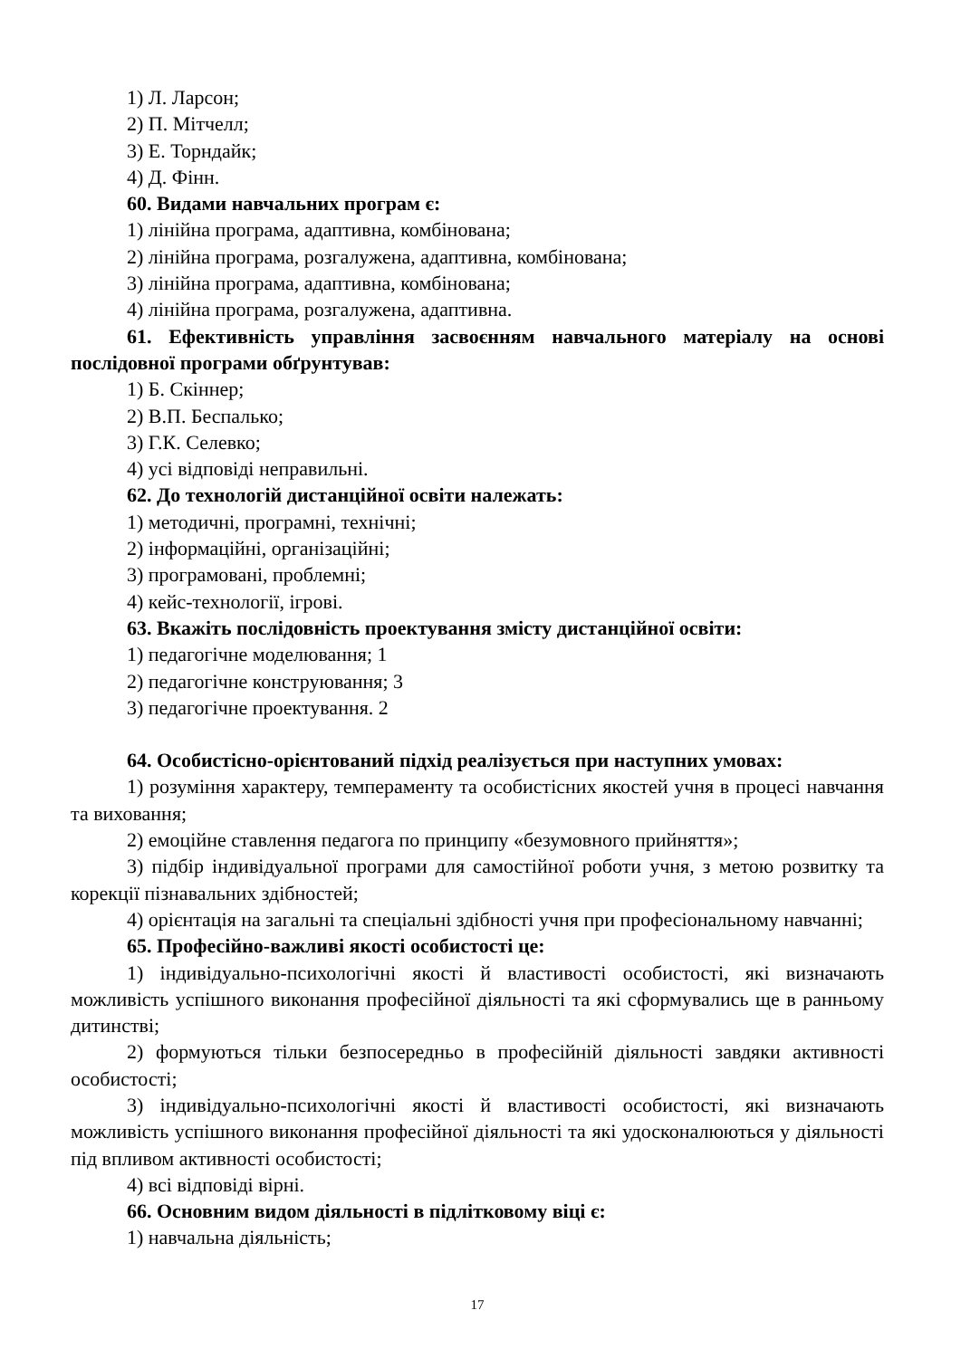1) Л. Ларсон;
2) П. Мітчелл;
3) Е. Торндайк;
4) Д. Фінн.
60. Видами навчальних програм є:
1) лінійна програма, адаптивна, комбінована;
2) лінійна програма, розгалужена, адаптивна, комбінована;
3) лінійна програма, адаптивна, комбінована;
4) лінійна програма, розгалужена, адаптивна.
61. Ефективність управління засвоєнням навчального матеріалу на основі послідовної програми обґрунтував:
1) Б. Скіннер;
2) В.П. Беспалько;
3) Г.К. Селевко;
4) усі відповіді неправильні.
62. До технологій дистанційної освіти належать:
1) методичні, програмні, технічні;
2) інформаційні, організаційні;
3) програмовані, проблемні;
4) кейс-технології, ігрові.
63. Вкажіть послідовність проектування змісту дистанційної освіти:
1) педагогічне моделювання; 1
2) педагогічне конструювання; 3
3) педагогічне проектування. 2
64. Особистісно-орієнтований підхід реалізується при наступних умовах:
1) розуміння характеру, темпераменту та особистісних якостей учня в процесі навчання та виховання;
2) емоційне ставлення педагога по принципу «безумовного прийняття»;
3) підбір індивідуальної програми для самостійної роботи учня, з метою розвитку та корекції пізнавальних здібностей;
4) орієнтація на загальні та спеціальні здібності учня при професіональному навчанні;
65. Професійно-важливі якості особистості це:
1) індивідуально-психологічні якості й властивості особистості, які визначають можливість успішного виконання професійної діяльності та які сформувались ще в ранньому дитинстві;
2) формуються тільки безпосередньо в професійній діяльності завдяки активності особистості;
3) індивідуально-психологічні якості й властивості особистості, які визначають можливість успішного виконання професійної діяльності та які удосконалюються у діяльності під впливом активності особистості;
4) всі відповіді вірні.
66. Основним видом діяльності в підлітковому віці є:
1) навчальна діяльність;
17